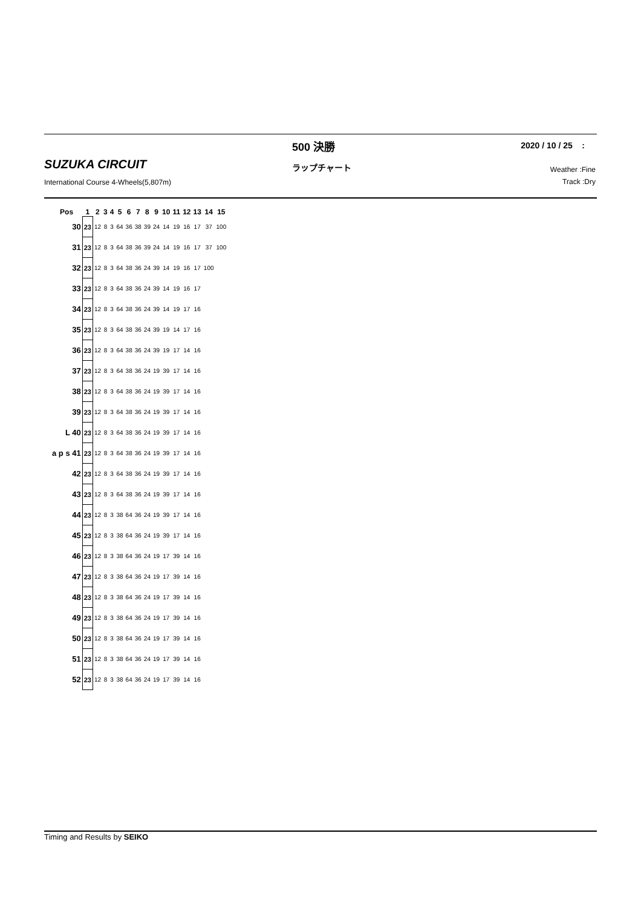500 決勝 2020 / 10 / 25 :
SUZUKA CIRCUIT ラップチャート
Weather :Fine
Track :Dry
International Course 4-Wheels(5,807m)
| Pos | 1 | 2 | 3 | 4 | 5 | 6 | 7 | 8 | 9 | 10 | 11 | 12 | 13 | 14 | 15 |
| --- | --- | --- | --- | --- | --- | --- | --- | --- | --- | --- | --- | --- | --- | --- | --- |
| 30 | 23 | 12 | 8 | 3 | 64 | 36 | 38 | 39 | 24 | 14 | 19 | 16 | 17 | 37 | 100 |
| 31 | 23 | 12 | 8 | 3 | 64 | 38 | 36 | 39 | 24 | 14 | 19 | 16 | 17 | 37 | 100 |
| 32 | 23 | 12 | 8 | 3 | 64 | 38 | 36 | 24 | 39 | 14 | 19 | 16 | 17 | 100 | |
| 33 | 23 | 12 | 8 | 3 | 64 | 38 | 36 | 24 | 39 | 14 | 19 | 16 | 17 | | |
| 34 | 23 | 12 | 8 | 3 | 64 | 38 | 36 | 24 | 39 | 14 | 19 | 17 | 16 | | |
| 35 | 23 | 12 | 8 | 3 | 64 | 38 | 36 | 24 | 39 | 19 | 14 | 17 | 16 | | |
| 36 | 23 | 12 | 8 | 3 | 64 | 38 | 36 | 24 | 39 | 19 | 17 | 14 | 16 | | |
| 37 | 23 | 12 | 8 | 3 | 64 | 38 | 36 | 24 | 19 | 39 | 17 | 14 | 16 | | |
| 38 | 23 | 12 | 8 | 3 | 64 | 38 | 36 | 24 | 19 | 39 | 17 | 14 | 16 | | |
| 39 | 23 | 12 | 8 | 3 | 64 | 38 | 36 | 24 | 19 | 39 | 17 | 14 | 16 | | |
| L 40 | 23 | 12 | 8 | 3 | 64 | 38 | 36 | 24 | 19 | 39 | 17 | 14 | 16 | | |
| a p s 41 | 23 | 12 | 8 | 3 | 64 | 38 | 36 | 24 | 19 | 39 | 17 | 14 | 16 | | |
| 42 | 23 | 12 | 8 | 3 | 64 | 38 | 36 | 24 | 19 | 39 | 17 | 14 | 16 | | |
| 43 | 23 | 12 | 8 | 3 | 64 | 38 | 36 | 24 | 19 | 39 | 17 | 14 | 16 | | |
| 44 | 23 | 12 | 8 | 3 | 38 | 64 | 36 | 24 | 19 | 39 | 17 | 14 | 16 | | |
| 45 | 23 | 12 | 8 | 3 | 38 | 64 | 36 | 24 | 19 | 39 | 17 | 14 | 16 | | |
| 46 | 23 | 12 | 8 | 3 | 38 | 64 | 36 | 24 | 19 | 17 | 39 | 14 | 16 | | |
| 47 | 23 | 12 | 8 | 3 | 38 | 64 | 36 | 24 | 19 | 17 | 39 | 14 | 16 | | |
| 48 | 23 | 12 | 8 | 3 | 38 | 64 | 36 | 24 | 19 | 17 | 39 | 14 | 16 | | |
| 49 | 23 | 12 | 8 | 3 | 38 | 64 | 36 | 24 | 19 | 17 | 39 | 14 | 16 | | |
| 50 | 23 | 12 | 8 | 3 | 38 | 64 | 36 | 24 | 19 | 17 | 39 | 14 | 16 | | |
| 51 | 23 | 12 | 8 | 3 | 38 | 64 | 36 | 24 | 19 | 17 | 39 | 14 | 16 | | |
| 52 | 23 | 12 | 8 | 3 | 38 | 64 | 36 | 24 | 19 | 17 | 39 | 14 | 16 | | |
Timing and Results by SEIKO